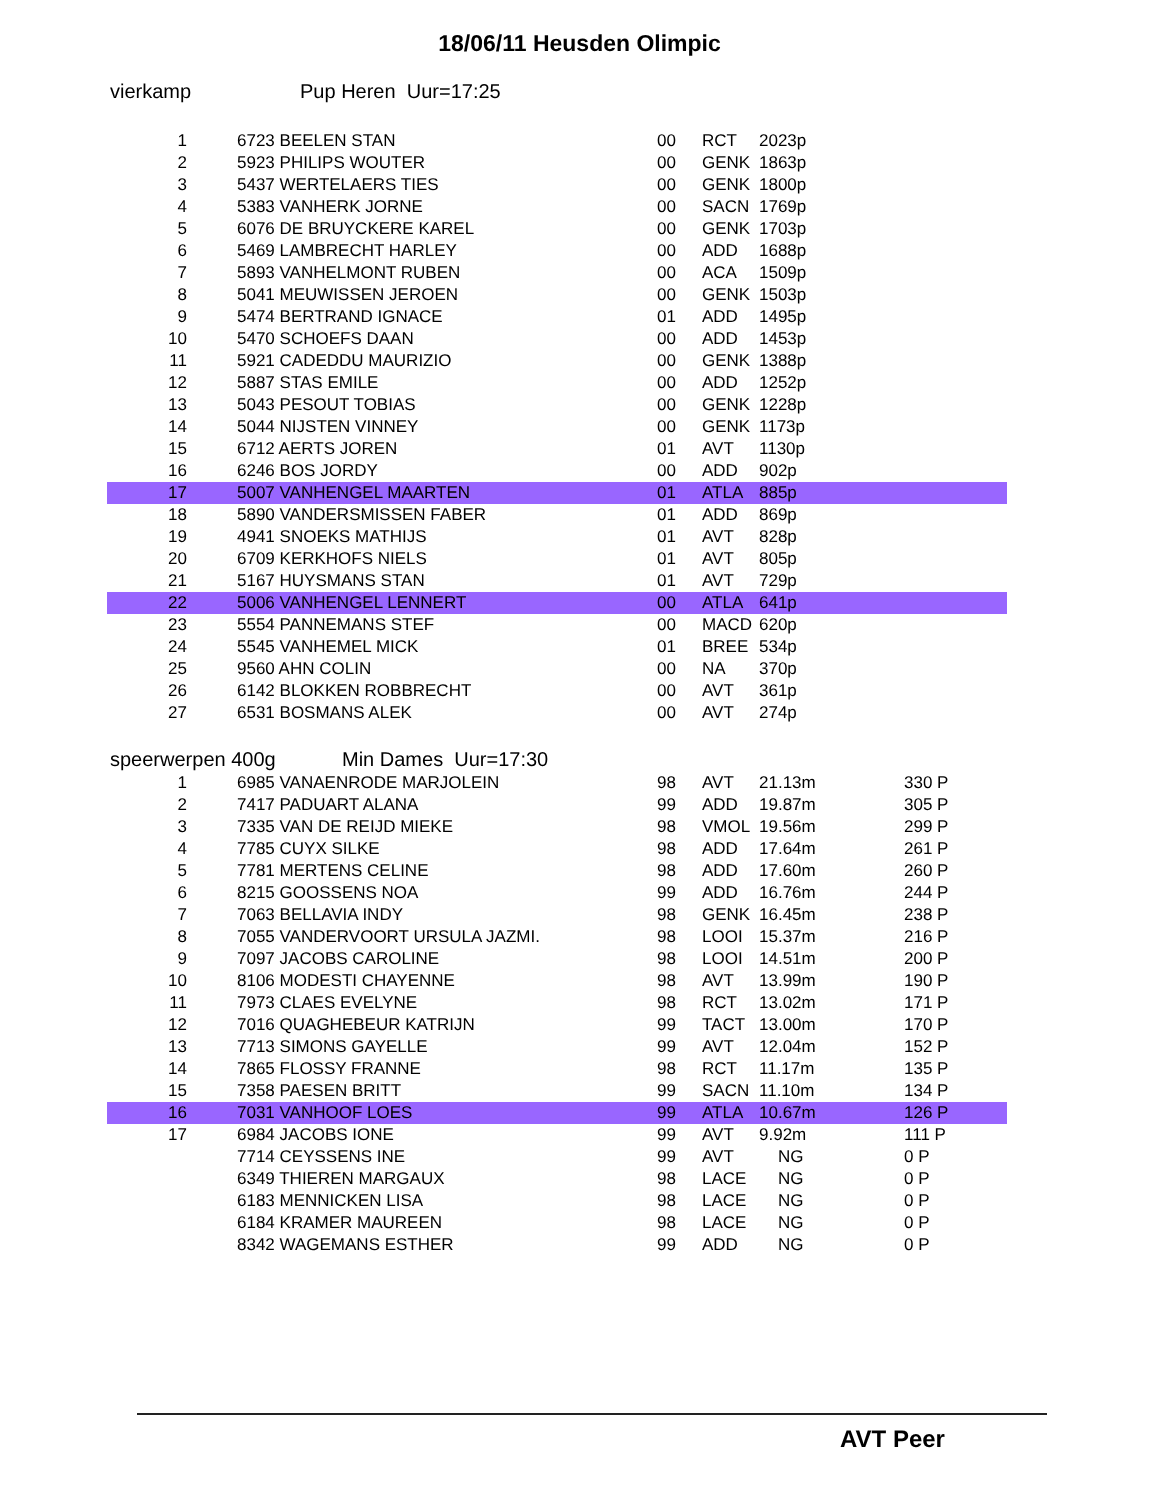18/06/11 Heusden Olimpic
vierkamp Pup Heren Uur=17:25
| 1 | 6723 BEELEN STAN | 00 | RCT | 2023p |
| 2 | 5923 PHILIPS WOUTER | 00 | GENK | 1863p |
| 3 | 5437 WERTELAERS TIES | 00 | GENK | 1800p |
| 4 | 5383 VANHERK JORNE | 00 | SACN | 1769p |
| 5 | 6076 DE BRUYCKERE KAREL | 00 | GENK | 1703p |
| 6 | 5469 LAMBRECHT HARLEY | 00 | ADD | 1688p |
| 7 | 5893 VANHELMONT RUBEN | 00 | ACA | 1509p |
| 8 | 5041 MEUWISSEN JEROEN | 00 | GENK | 1503p |
| 9 | 5474 BERTRAND IGNACE | 01 | ADD | 1495p |
| 10 | 5470 SCHOEFS DAAN | 00 | ADD | 1453p |
| 11 | 5921 CADEDDU MAURIZIO | 00 | GENK | 1388p |
| 12 | 5887 STAS EMILE | 00 | ADD | 1252p |
| 13 | 5043 PESOUT TOBIAS | 00 | GENK | 1228p |
| 14 | 5044 NIJSTEN VINNEY | 00 | GENK | 1173p |
| 15 | 6712 AERTS JOREN | 01 | AVT | 1130p |
| 16 | 6246 BOS JORDY | 00 | ADD | 902p |
| 17 | 5007 VANHENGEL MAARTEN | 01 | ATLA | 885p |
| 18 | 5890 VANDERSMISSEN FABER | 01 | ADD | 869p |
| 19 | 4941 SNOEKS MATHIJS | 01 | AVT | 828p |
| 20 | 6709 KERKHOFS NIELS | 01 | AVT | 805p |
| 21 | 5167 HUYSMANS STAN | 01 | AVT | 729p |
| 22 | 5006 VANHENGEL LENNERT | 00 | ATLA | 641p |
| 23 | 5554 PANNEMANS STEF | 00 | MACD | 620p |
| 24 | 5545 VANHEMEL MICK | 01 | BREE | 534p |
| 25 | 9560 AHN COLIN | 00 | NA | 370p |
| 26 | 6142 BLOKKEN ROBBRECHT | 00 | AVT | 361p |
| 27 | 6531 BOSMANS ALEK | 00 | AVT | 274p |
speerwerpen 400g Min Dames Uur=17:30
| 1 | 6985 VANAENRODE MARJOLEIN | 98 | AVT | 21.13m | 330 P |
| 2 | 7417 PADUART ALANA | 99 | ADD | 19.87m | 305 P |
| 3 | 7335 VAN DE REIJD MIEKE | 98 | VMOL | 19.56m | 299 P |
| 4 | 7785 CUYX SILKE | 98 | ADD | 17.64m | 261 P |
| 5 | 7781 MERTENS CELINE | 98 | ADD | 17.60m | 260 P |
| 6 | 8215 GOOSSENS NOA | 99 | ADD | 16.76m | 244 P |
| 7 | 7063 BELLAVIA INDY | 98 | GENK | 16.45m | 238 P |
| 8 | 7055 VANDERVOORT URSULA JAZMI. | 98 | LOOI | 15.37m | 216 P |
| 9 | 7097 JACOBS CAROLINE | 98 | LOOI | 14.51m | 200 P |
| 10 | 8106 MODESTI CHAYENNE | 98 | AVT | 13.99m | 190 P |
| 11 | 7973 CLAES EVELYNE | 98 | RCT | 13.02m | 171 P |
| 12 | 7016 QUAGHEBEUR KATRIJN | 99 | TACT | 13.00m | 170 P |
| 13 | 7713 SIMONS GAYELLE | 99 | AVT | 12.04m | 152 P |
| 14 | 7865 FLOSSY FRANNE | 98 | RCT | 11.17m | 135 P |
| 15 | 7358 PAESEN BRITT | 99 | SACN | 11.10m | 134 P |
| 16 | 7031 VANHOOF LOES | 99 | ATLA | 10.67m | 126 P |
| 17 | 6984 JACOBS IONE | 99 | AVT | 9.92m | 111 P |
| | 7714 CEYSSENS INE | 99 | AVT | NG | 0 P |
| | 6349 THIEREN MARGAUX | 98 | LACE | NG | 0 P |
| | 6183 MENNICKEN LISA | 98 | LACE | NG | 0 P |
| | 6184 KRAMER MAUREEN | 98 | LACE | NG | 0 P |
| | 8342 WAGEMANS ESTHER | 99 | ADD | NG | 0 P |
AVT Peer